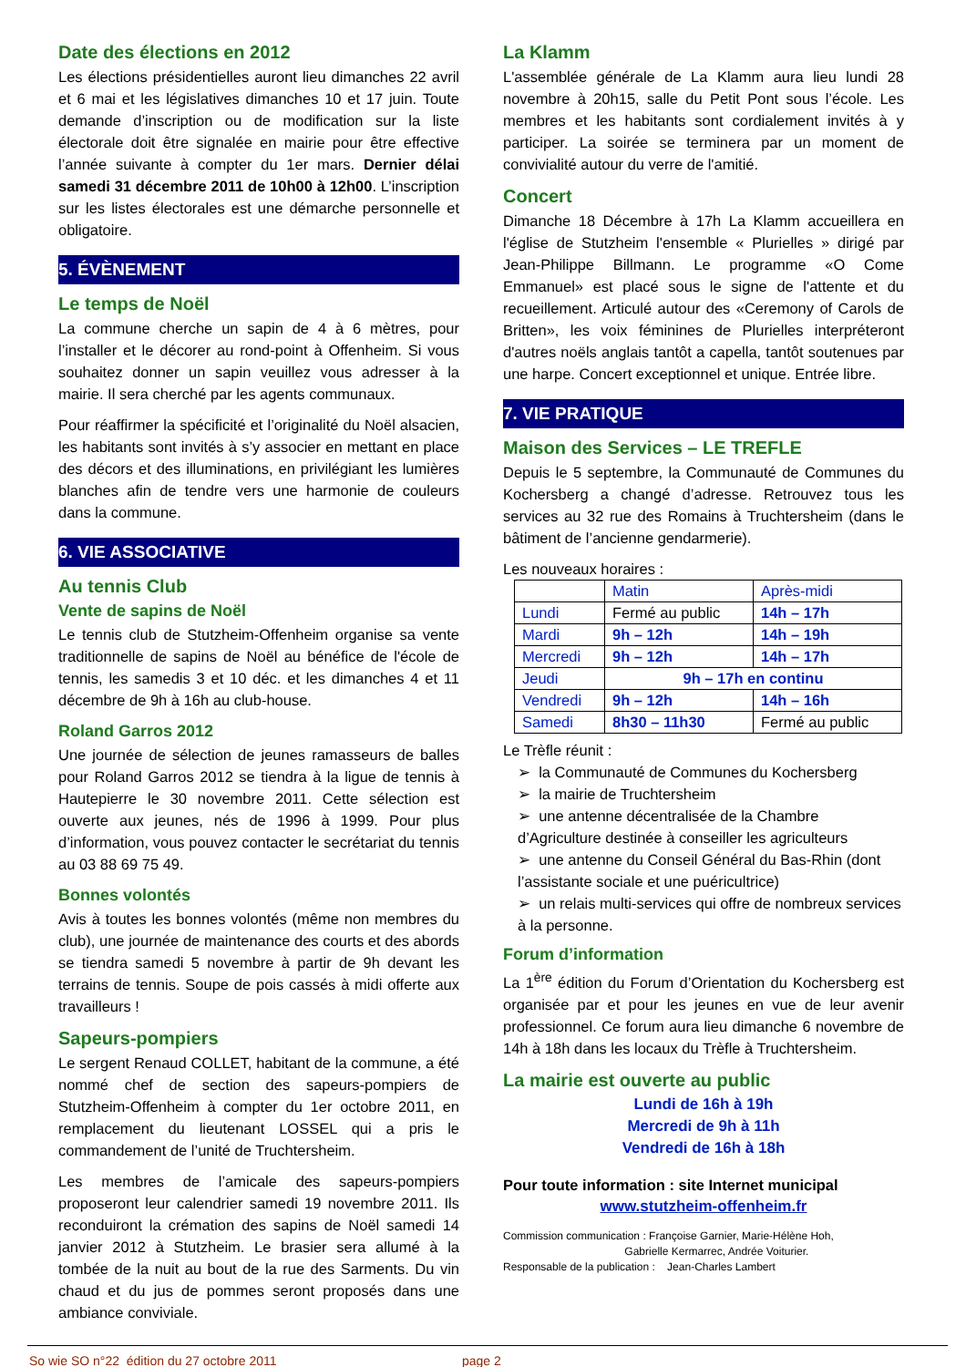Date des élections en 2012
Les élections présidentielles auront lieu dimanches 22 avril et 6 mai et les législatives dimanches 10 et 17 juin. Toute demande d’inscription ou de modification sur la liste électorale doit être signalée en mairie pour être effective l’année suivante à compter du 1er mars. Dernier délai samedi 31 décembre 2011 de 10h00 à 12h00. L’inscription sur les listes électorales est une démarche personnelle et obligatoire.
5. ÉVÈNEMENT
Le temps de Noël
La commune cherche un sapin de 4 à 6 mètres, pour l’installer et le décorer au rond-point à Offenheim. Si vous souhaitez donner un sapin veuillez vous adresser à la mairie. Il sera cherché par les agents communaux.
Pour réaffirmer la spécificité et l’originalité du Noël alsacien, les habitants sont invités à s’y associer en mettant en place des décors et des illuminations, en privilégiant les lumières blanches afin de tendre vers une harmonie de couleurs dans la commune.
6. VIE ASSOCIATIVE
Au tennis Club
Vente de sapins de Noël
Le tennis club de Stutzheim-Offenheim organise sa vente traditionnelle de sapins de Noël au bénéfice de l'école de tennis, les samedis 3 et 10 déc. et les dimanches 4 et 11 décembre de 9h à 16h au club-house.
Roland Garros 2012
Une journée de sélection de jeunes ramasseurs de balles pour Roland Garros 2012 se tiendra à la ligue de tennis à Hautepierre le 30 novembre 2011. Cette sélection est ouverte aux jeunes, nés de 1996 à 1999. Pour plus d’information, vous pouvez contacter le secrétariat du tennis au 03 88 69 75 49.
Bonnes volontés
Avis à toutes les bonnes volontés (même non membres du club), une journée de maintenance des courts et des abords se tiendra samedi 5 novembre à partir de 9h devant les terrains de tennis. Soupe de pois cassés à midi offerte aux travailleurs !
Sapeurs-pompiers
Le sergent Renaud COLLET, habitant de la commune, a été nommé chef de section des sapeurs-pompiers de Stutzheim-Offenheim à compter du 1er octobre 2011, en remplacement du lieutenant LOSSEL qui a pris le commandement de l’unité de Truchtersheim.
Les membres de l’amicale des sapeurs-pompiers proposeront leur calendrier samedi 19 novembre 2011. Ils reconduiront la crémation des sapins de Noël samedi 14 janvier 2012 à Stutzheim. Le brasier sera allumé à la tombée de la nuit au bout de la rue des Sarments. Du vin chaud et du jus de pommes seront proposés dans une ambiance conviviale.
La Klamm
L'assemblée générale de La Klamm aura lieu lundi 28 novembre à 20h15, salle du Petit Pont sous l’école. Les membres et les habitants sont cordialement invités à y participer. La soirée se terminera par un moment de convivialité autour du verre de l'amitié.
Concert
Dimanche 18 Décembre à 17h La Klamm accueillera en l'église de Stutzheim l'ensemble « Plurielles » dirigé par Jean-Philippe Billmann. Le programme «O Come Emmanuel» est placé sous le signe de l'attente et du recueillement. Articulé autour des «Ceremony of Carols de Britten», les voix féminines de Plurielles interpréteront d'autres noëls anglais tantôt a capella, tantôt soutenues par une harpe. Concert exceptionnel et unique. Entrée libre.
7. VIE PRATIQUE
Maison des Services – LE TREFLE
Depuis le 5 septembre, la Communauté de Communes du Kochersberg a changé d’adresse. Retrouvez tous les services au 32 rue des Romains à Truchtersheim (dans le bâtiment de l’ancienne gendarmerie).
Les nouveaux horaires :
| | Matin | Après-midi |
| Lundi | Fermé au public | 14h – 17h |
| Mardi | 9h – 12h | 14h – 19h |
| Mercredi | 9h – 12h | 14h – 17h |
| Jeudi | 9h – 17h en continu | |
| Vendredi | 9h – 12h | 14h – 16h |
| Samedi | 8h30 – 11h30 | Fermé au public |
Le Trèfle réunit :
➢ la Communauté de Communes du Kochersberg
➢ la mairie de Truchtersheim
➢ une antenne décentralisée de la Chambre d’Agriculture destinée à conseiller les agriculteurs
➢ une antenne du Conseil Général du Bas-Rhin (dont l’assistante sociale et une puéricultrice)
➢ un relais multi-services qui offre de nombreux services à la personne.
Forum d’information
La 1<sup>ère</sup> édition du Forum d’Orientation du Kochersberg est organisée par et pour les jeunes en vue de leur avenir professionnel. Ce forum aura lieu dimanche 6 novembre de 14h à 18h dans les locaux du Trèfle à Truchtersheim.
La mairie est ouverte au public
Lundi de 16h à 19h
Mercredi de 9h à 11h
Vendredi de 16h à 18h
Pour toute information : site Internet municipal
www.stutzheim-offenheim.fr
Commission communication : Françoise Garnier, Marie-Hélène Hoh,
Gabrielle Kermarrec, Andrée Voiturier.
Responsable de la publication : Jean-Charles Lambert
So wie SO n°22 édition du 27 octobre 2011 page 2